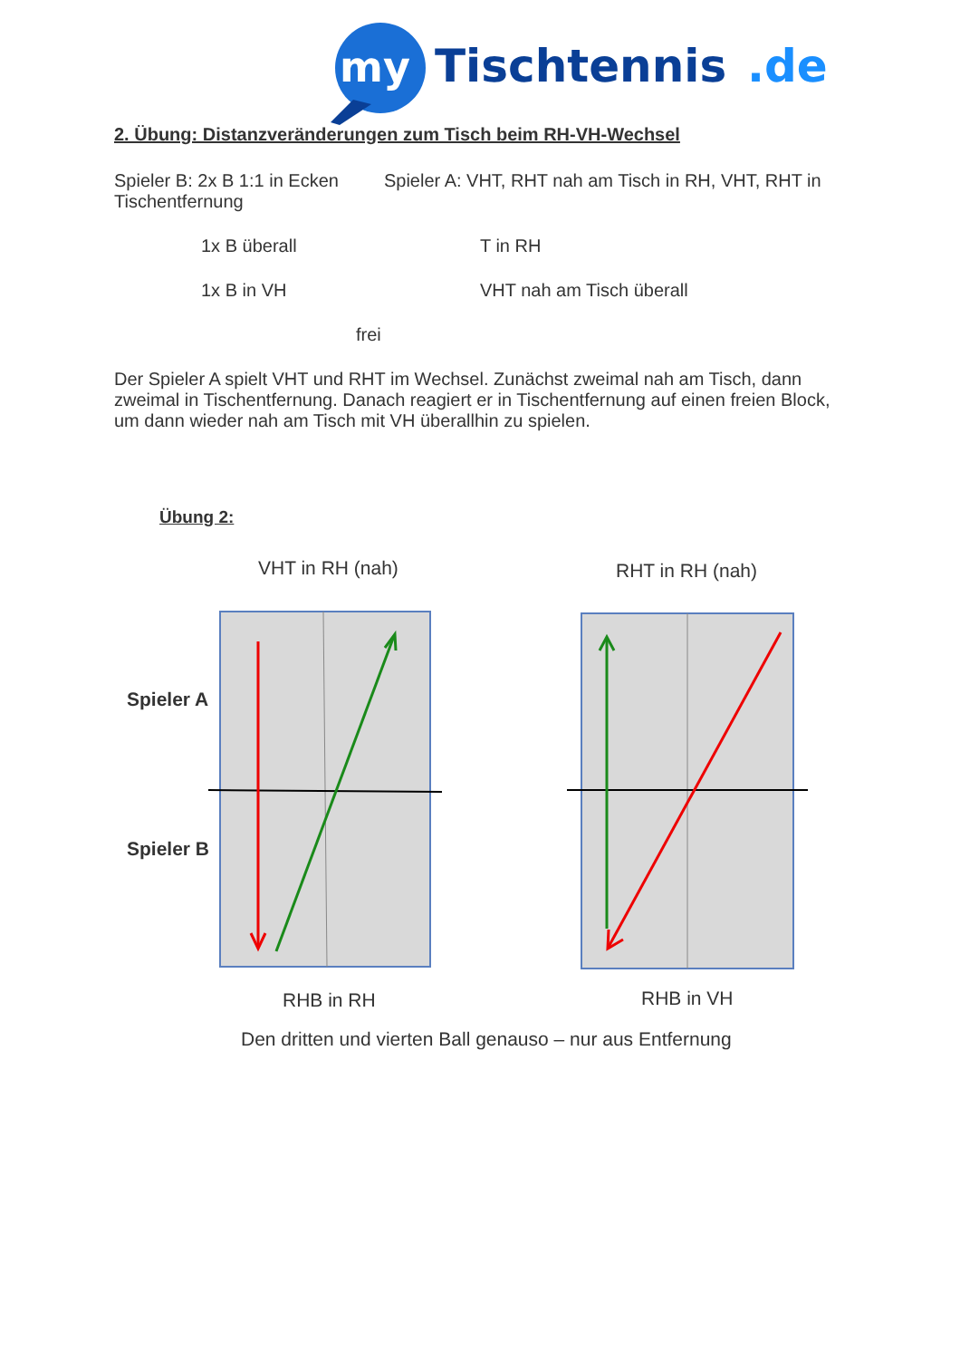my
Tischtennis
.de
2. Übung: Distanzveränderungen zum Tisch beim RH-VH-Wechsel
Spieler B: 2x B 1:1 in Ecken Spieler A: VHT, RHT nah am Tisch in RH, VHT, RHT in Tischentfernung
1x B überall T in RH
1x B in VH VHT nah am Tisch überall
frei
Der Spieler A spielt VHT und RHT im Wechsel. Zunächst zweimal nah am Tisch, dann zweimal in Tischentfernung. Danach reagiert er in Tischentfernung auf einen freien Block, um dann wieder nah am Tisch mit VH überallhin zu spielen.
Übung 2:
VHT in RH (nah) RHT in RH (nah)
Spieler A
Spieler B
RHB in RH RHB in VH
Den dritten und vierten Ball genauso – nur aus Entfernung